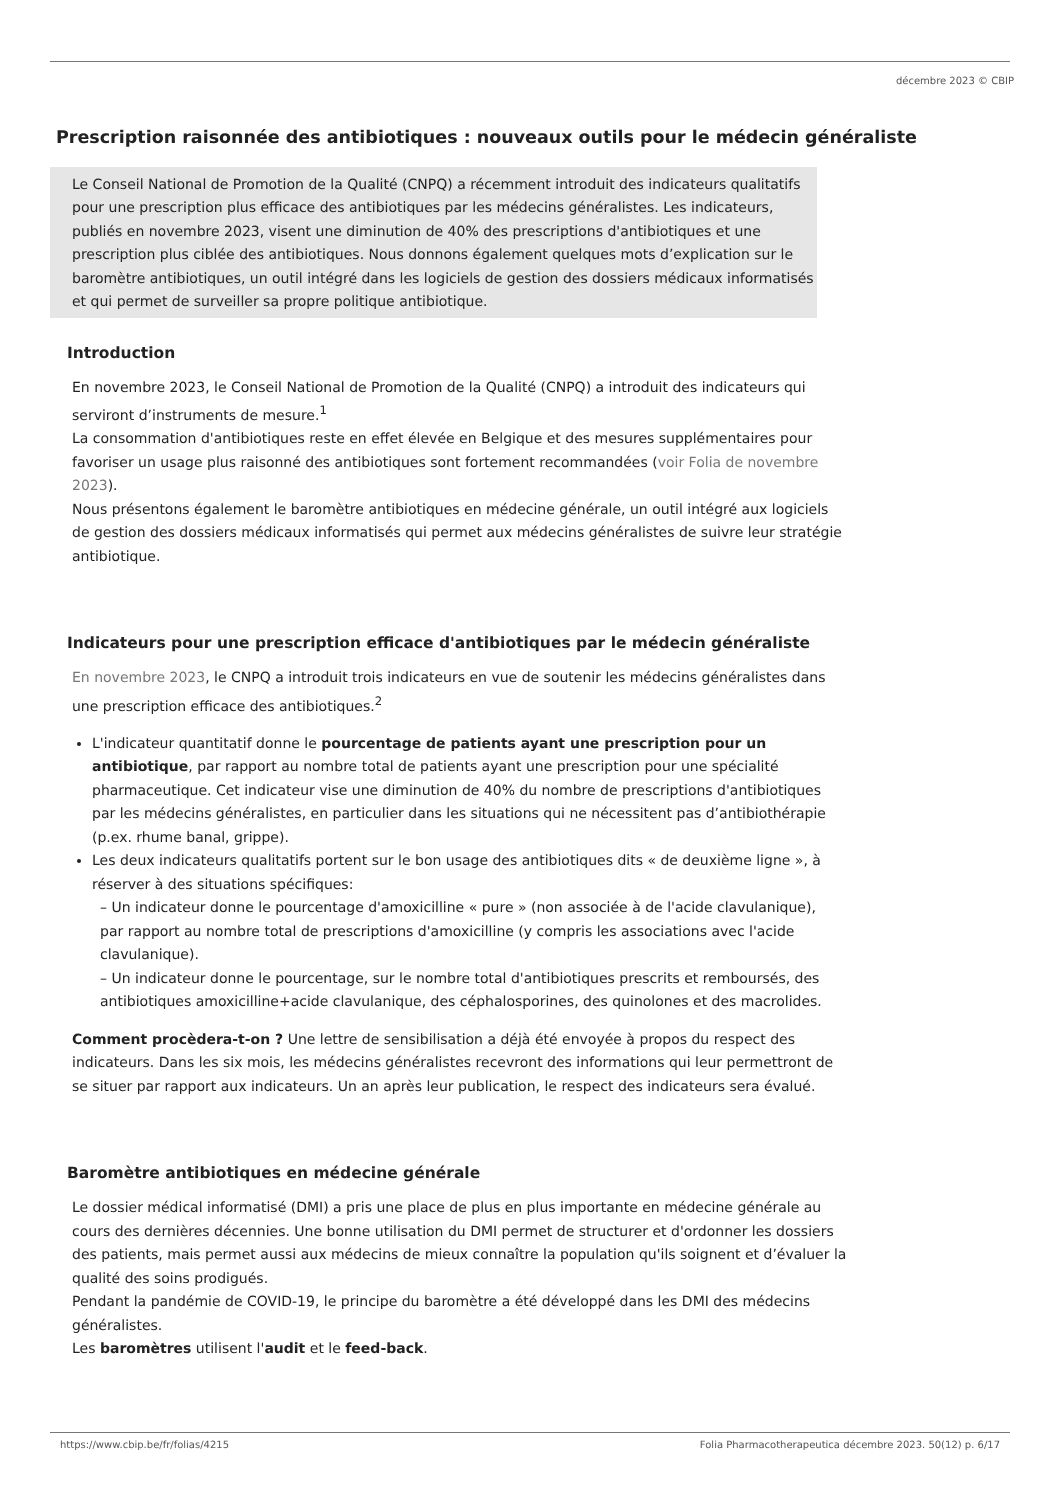décembre 2023 © CBIP
Prescription raisonnée des antibiotiques : nouveaux outils pour le médecin généraliste
Le Conseil National de Promotion de la Qualité (CNPQ) a récemment introduit des indicateurs qualitatifs pour une prescription plus efficace des antibiotiques par les médecins généralistes. Les indicateurs, publiés en novembre 2023, visent une diminution de 40% des prescriptions d'antibiotiques et une prescription plus ciblée des antibiotiques. Nous donnons également quelques mots d’explication sur le baromètre antibiotiques, un outil intégré dans les logiciels de gestion des dossiers médicaux informatisés et qui permet de surveiller sa propre politique antibiotique.
Introduction
En novembre 2023, le Conseil National de Promotion de la Qualité (CNPQ) a introduit des indicateurs qui serviront d’instruments de mesure.<sup>1</sup>
La consommation d'antibiotiques reste en effet élevée en Belgique et des mesures supplémentaires pour favoriser un usage plus raisonné des antibiotiques sont fortement recommandées (voir Folia de novembre 2023).
Nous présentons également le baromètre antibiotiques en médecine générale, un outil intégré aux logiciels de gestion des dossiers médicaux informatisés qui permet aux médecins généralistes de suivre leur stratégie antibiotique.
Indicateurs pour une prescription efficace d'antibiotiques par le médecin généraliste
En novembre 2023, le CNPQ a introduit trois indicateurs en vue de soutenir les médecins généralistes dans une prescription efficace des antibiotiques.<sup>2</sup>
L'indicateur quantitatif donne le pourcentage de patients ayant une prescription pour un antibiotique, par rapport au nombre total de patients ayant une prescription pour une spécialité pharmaceutique. Cet indicateur vise une diminution de 40% du nombre de prescriptions d'antibiotiques par les médecins généralistes, en particulier dans les situations qui ne nécessitent pas d’antibiothérapie (p.ex. rhume banal, grippe).
Les deux indicateurs qualitatifs portent sur le bon usage des antibiotiques dits « de deuxième ligne », à réserver à des situations spécifiques:
– Un indicateur donne le pourcentage d'amoxicilline « pure » (non associée à de l'acide clavulanique), par rapport au nombre total de prescriptions d'amoxicilline (y compris les associations avec l'acide clavulanique).
– Un indicateur donne le pourcentage, sur le nombre total d'antibiotiques prescrits et remboursés, des antibiotiques amoxicilline+acide clavulanique, des céphalosporines, des quinolones et des macrolides.
Comment procèdera-t-on ? Une lettre de sensibilisation a déjà été envoyée à propos du respect des indicateurs. Dans les six mois, les médecins généralistes recevront des informations qui leur permettront de se situer par rapport aux indicateurs. Un an après leur publication, le respect des indicateurs sera évalué.
Baromètre antibiotiques en médecine générale
Le dossier médical informatisé (DMI) a pris une place de plus en plus importante en médecine générale au cours des dernières décennies. Une bonne utilisation du DMI permet de structurer et d'ordonner les dossiers des patients, mais permet aussi aux médecins de mieux connaître la population qu'ils soignent et d’évaluer la qualité des soins prodigués.
Pendant la pandémie de COVID-19, le principe du baromètre a été développé dans les DMI des médecins généralistes.
Les baromètres utilisent l'audit et le feed-back.
https://www.cbip.be/fr/folias/4215 Folia Pharmacotherapeutica décembre 2023. 50(12) p. 6/17